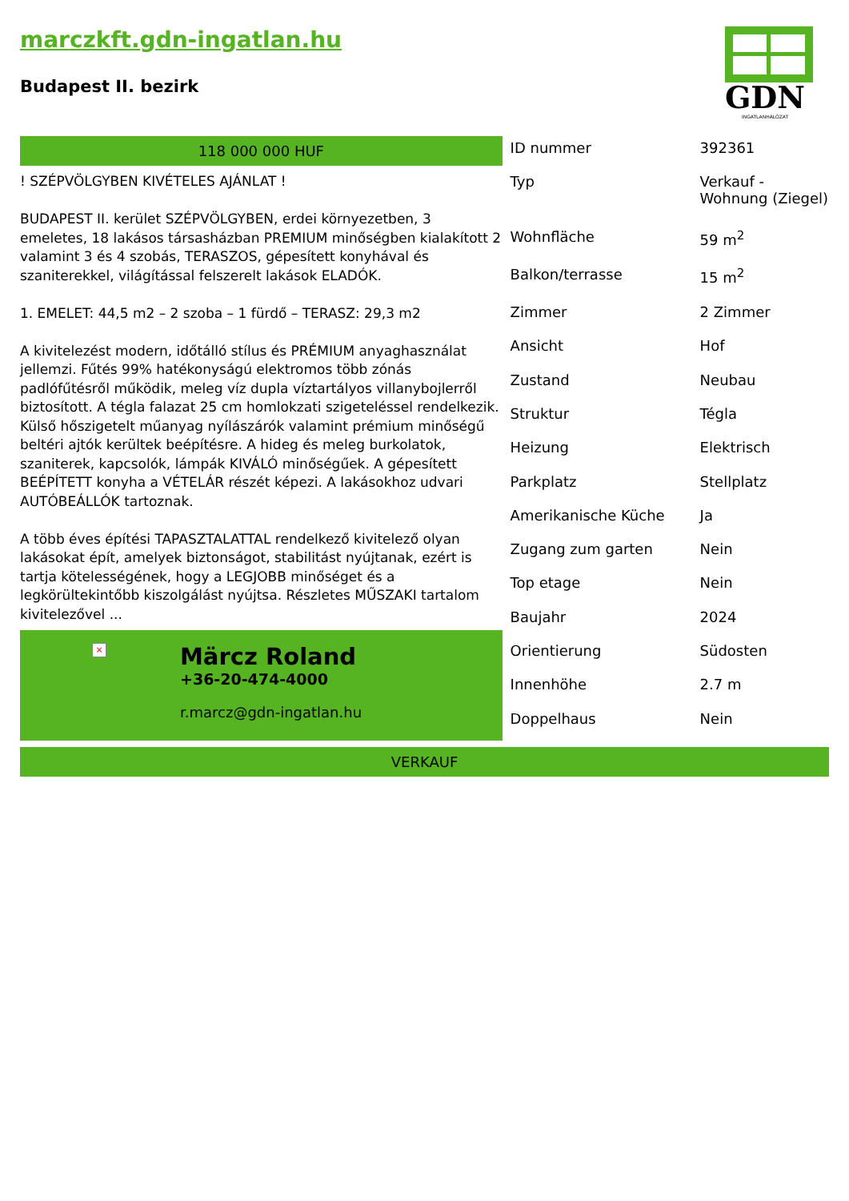marczkft.gdn-ingatlan.hu
Budapest II. bezirk
GDN
INGATLANHÁLÓZAT
118 000 000 HUF
! SZÉPVÖLGYBEN KIVÉTELES AJÁNLAT !
BUDAPEST II. kerület SZÉPVÖLGYBEN, erdei környezetben, 3 emeletes, 18 lakásos társasházban PREMIUM minőségben kialakított 2 valamint 3 és 4 szobás, TERASZOS, gépesített konyhával és szaniterekkel, világítással felszerelt lakások ELADÓK.
1. EMELET: 44,5 m2 – 2 szoba – 1 fürdő – TERASZ: 29,3 m2
A kivitelezést modern, időtálló stílus és PRÉMIUM anyaghasználat jellemzi. Fűtés 99% hatékonyságú elektromos több zónás padlófűtésről működik, meleg víz dupla víztartályos villanybojlerről biztosított. A tégla falazat 25 cm homlokzati szigeteléssel rendelkezik. Külső hőszigetelt műanyag nyílászárók valamint prémium minőségű beltéri ajtók kerültek beépítésre. A hideg és meleg burkolatok, szaniterek, kapcsolók, lámpák KIVÁLÓ minőségűek. A gépesített BEÉPÍTETT konyha a VÉTELÁR részét képezi. A lakásokhoz udvari AUTÓBEÁLLÓK tartoznak.
A több éves építési TAPASZTALATTAL rendelkező kivitelező olyan lakásokat épít, amelyek biztonságot, stabilitást nyújtanak, ezért is tartja kötelességének, hogy a LEGJOBB minőséget és a legkörültekintőbb kiszolgálást nyújtsa. Részletes MŰSZAKI tartalom kivitelezővel ...
×
Märcz Roland
+36-20-474-4000
r.marcz@gdn-ingatlan.hu
| ID nummer | 392361 |
| Typ | Verkauf - Wohnung (Ziegel) |
| Wohnfläche | 59 m<sup>2</sup> |
| Balkon/terrasse | 15 m<sup>2</sup> |
| Zimmer | 2 Zimmer |
| Ansicht | Hof |
| Zustand | Neubau |
| Struktur | Tégla |
| Heizung | Elektrisch |
| Parkplatz | Stellplatz |
| Amerikanische Küche | Ja |
| Zugang zum garten | Nein |
| Top etage | Nein |
| Baujahr | 2024 |
| Orientierung | Südosten |
| Innenhöhe | 2.7 m |
| Doppelhaus | Nein |
VERKAUF